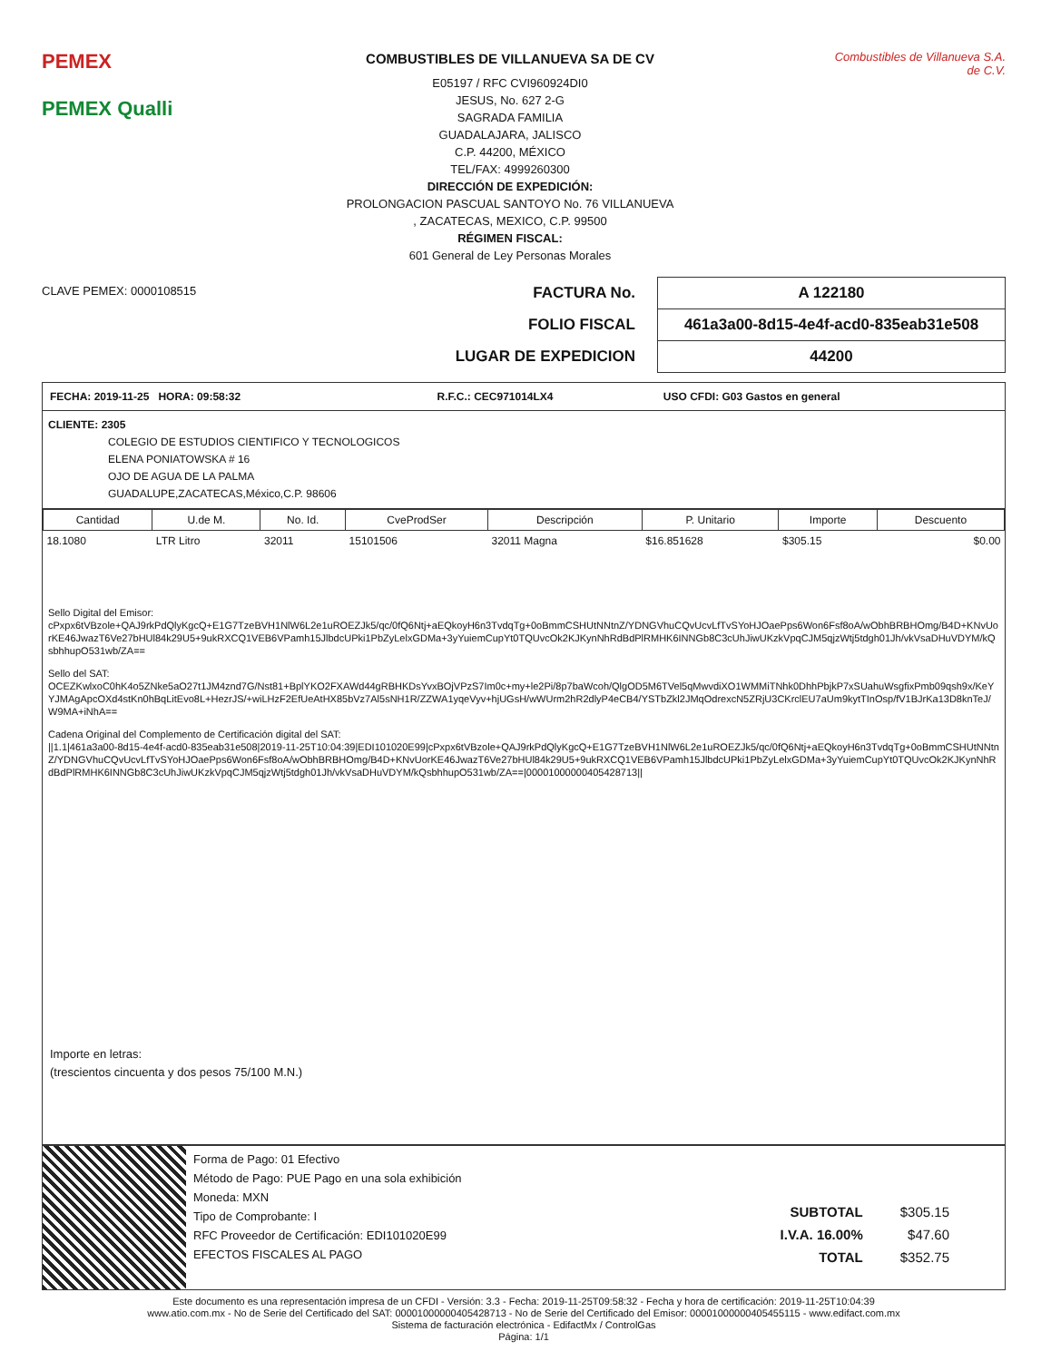PEMEX
PEMEX Qualli
COMBUSTIBLES DE VILLANUEVA SA DE CV
E05197 / RFC CVI960924DI0
JESUS, No. 627 2-G
SAGRADA FAMILIA
GUADALAJARA, JALISCO
C.P. 44200, MÉXICO
TEL/FAX: 4999260300
DIRECCIÓN DE EXPEDICIÓN:
PROLONGACION PASCUAL SANTOYO No. 76 VILLANUEVA
, ZACATECAS, MEXICO, C.P. 99500
RÉGIMEN FISCAL:
601 General de Ley Personas Morales
Combustibles de Villanueva S.A. de C.V.
CLAVE PEMEX: 0000108515
| FACTURA No. | A 122180 |
| FOLIO FISCAL | 461a3a00-8d15-4e4f-acd0-835eab31e508 |
| LUGAR DE EXPEDICION | 44200 |
| FECHA: 2019-11-25 HORA: 09:58:32 | R.F.C.: CEC971014LX4 | USO CFDI: G03 Gastos en general |
CLIENTE: 2305
COLEGIO DE ESTUDIOS CIENTIFICO Y TECNOLOGICOS
ELENA PONIATOWSKA # 16
OJO DE AGUA DE LA PALMA
GUADALUPE,ZACATECAS,México,C.P. 98606
| Cantidad | U.de M. | No. Id. | CveProdSer | Descripción | P. Unitario | Importe | Descuento |
| --- | --- | --- | --- | --- | --- | --- | --- |
| 18.1080 | LTR Litro | 32011 | 15101506 | 32011 Magna | $16.851628 | $305.15 | $0.00 |
Sello Digital del Emisor:
cPxpx6tVBzole+QAJ9rkPdQlyKgcQ+E1G7TzeBVH1NlW6L2e1uROEZJk5/qc/0fQ6Ntj+aEQkoyH6n3TvdqTg+0oBmmCSHUtNNtnZ/YDNGVhuCQvUcvLfTvSYoHJOaePps6Won6Fsf8oA/wObhBRBHOmg/B4D+KNvUorKE46JwazT6Ve27bHUl84k29U5+9ukRXCQ1VEB6VPamh15JlbdcUPki1PbZyLelxGDMa+3yYuiemCupYt0TQUvcOk2KJKynNhRdBdPlRMHK6INNGb8C3cUhJiwUKzkVpqCJM5qjzWtj5tdgh01Jh/vkVsaDHuVDYM/kQsbhhupO531wb/ZA==
Sello del SAT:
OCEZKwlxoC0hK4o5ZNke5aO27t1JM4znd7G/Nst81+BplYKO2FXAWd44gRBHKDsYvxBOjVPzS7Im0c+my+le2Pi/8p7baWcoh/QlgOD5M6TVel5qMwvdiXO1WMMiTNhk0DhhPbjkP7xSUahuWsgfixPmb09qsh9x/KeYYJMAgApcOXd4stKn0hBqLitEvo8L+HezrJS/+wiLHzF2EfUeAtHX85bVz7Al5sNH1R/ZZWA1yqeVyv+hjUGsH/wWUrm2hR2dlyP4eCB4/YSTbZkl2JMqOdrexcN5ZRjU3CKrclEU7aUm9kytTInOsp/fV1BJrKa13D8knTeJ/W9MA+iNhA==
Cadena Original del Complemento de Certificación digital del SAT:
||1.1|461a3a00-8d15-4e4f-acd0-835eab31e508|2019-11-25T10:04:39|EDI101020E99|cPxpx6tVBzole+QAJ9rkPdQlyKgcQ+E1G7TzeBVH1NlW6L2e1uROEZJk5/qc/0fQ6Ntj+aEQkoyH6n3TvdqTg+0oBmmCSHUtNNtnZ/YDNGVhuCQvUcvLfTvSYoHJOaePps6Won6Fsf8oA/wObhBRBHOmg/B4D+KNvUorKE46JwazT6Ve27bHUl84k29U5+9ukRXCQ1VEB6VPamh15JlbdcUPki1PbZyLelxGDMa+3yYuiemCupYt0TQUvcOk2KJKynNhRdBdPlRMHK6INNGb8C3cUhJiwUKzkVpqCJM5qjzWtj5tdgh01Jh/vkVsaDHuVDYM/kQsbhhupO531wb/ZA==|00001000000405428713||
Importe en letras:
(trescientos cincuenta y dos pesos 75/100 M.N.)
Forma de Pago: 01 Efectivo
Método de Pago: PUE Pago en una sola exhibición
Moneda: MXN
Tipo de Comprobante: I
RFC Proveedor de Certificación: EDI101020E99
EFECTOS FISCALES AL PAGO
| SUBTOTAL | $305.15 |
| I.V.A. 16.00% | $47.60 |
| TOTAL | $352.75 |
Este documento es una representación impresa de un CFDI - Versión: 3.3 - Fecha: 2019-11-25T09:58:32 - Fecha y hora de certificación: 2019-11-25T10:04:39
www.atio.com.mx - No de Serie del Certificado del SAT: 00001000000405428713 - No de Serie del Certificado del Emisor: 00001000000405455115 - www.edifact.com.mx
Sistema de facturación electrónica - EdifactMx / ControlGas
Página: 1/1